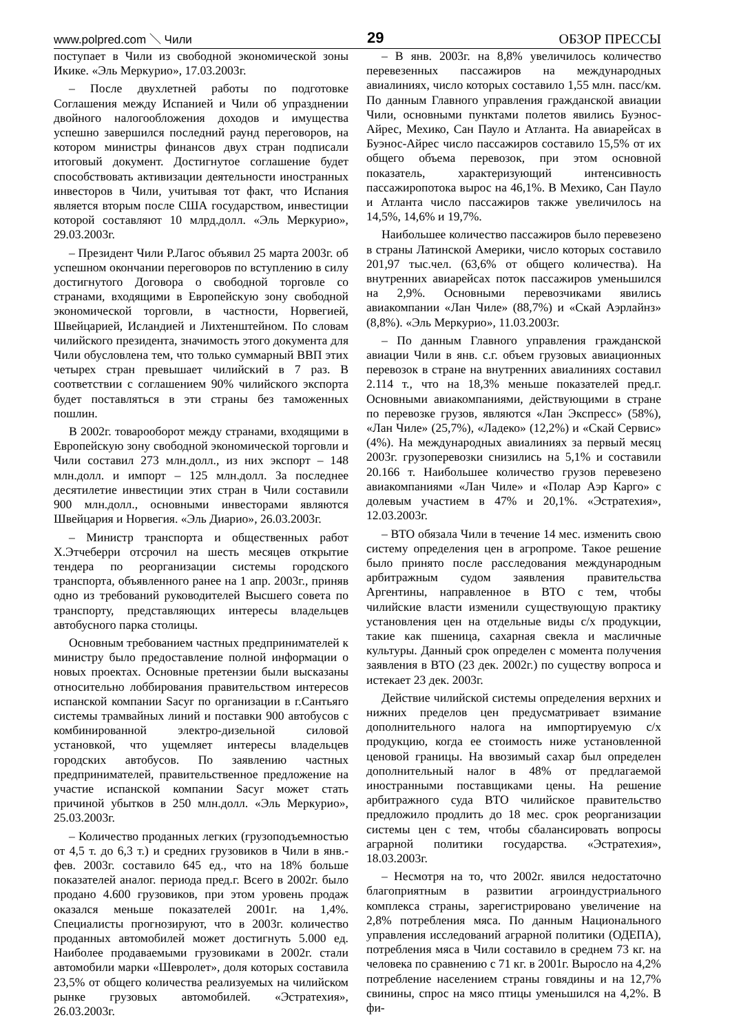www.polpred.com ＼ Чили 29 ОБЗОР ПРЕССЫ
поступает в Чили из свободной экономической зоны Икике. «Эль Меркурио», 17.03.2003г.
– После двухлетней работы по подготовке Соглашения между Испанией и Чили об упразднении двойного налогообложения доходов и имущества успешно завершился последний раунд переговоров, на котором министры финансов двух стран подписали итоговый документ. Достигнутое соглашение будет способствовать активизации деятельности иностранных инвесторов в Чили, учитывая тот факт, что Испания является вторым после США государством, инвестиции которой составляют 10 млрд.долл. «Эль Меркурио», 29.03.2003г.
– Президент Чили Р.Лагос объявил 25 марта 2003г. об успешном окончании переговоров по вступлению в силу достигнутого Договора о свободной торговле со странами, входящими в Европейскую зону свободной экономической торговли, в частности, Норвегией, Швейцарией, Исландией и Лихтенштейном. По словам чилийского президента, значимость этого документа для Чили обусловлена тем, что только суммарный ВВП этих четырех стран превышает чилийский в 7 раз. В соответствии с соглашением 90% чилийского экспорта будет поставляться в эти страны без таможенных пошлин.
В 2002г. товарооборот между странами, входящими в Европейскую зону свободной экономической торговли и Чили составил 273 млн.долл., из них экспорт – 148 млн.долл. и импорт – 125 млн.долл. За последнее десятилетие инвестиции этих стран в Чили составили 900 млн.долл., основными инвесторами являются Швейцария и Норвегия. «Эль Диарио», 26.03.2003г.
– Министр транспорта и общественных работ Х.Этчеберри отсрочил на шесть месяцев открытие тендера по реорганизации системы городского транспорта, объявленного ранее на 1 апр. 2003г., приняв одно из требований руководителей Высшего совета по транспорту, представляющих интересы владельцев автобусного парка столицы.
Основным требованием частных предпринимателей к министру было предоставление полной информации о новых проектах. Основные претензии были высказаны относительно лоббирования правительством интересов испанской компании Sacyr по организации в г.Сантьяго системы трамвайных линий и поставки 900 автобусов с комбинированной электро-дизельной силовой установкой, что ущемляет интересы владельцев городских автобусов. По заявлению частных предпринимателей, правительственное предложение на участие испанской компании Sacyr может стать причиной убытков в 250 млн.долл. «Эль Меркурио», 25.03.2003г.
– Количество проданных легких (грузоподъемностью от 4,5 т. до 6,3 т.) и средних грузовиков в Чили в янв.-фев. 2003г. составило 645 ед., что на 18% больше показателей аналог. периода пред.г. Всего в 2002г. было продано 4.600 грузовиков, при этом уровень продаж оказался меньше показателей 2001г. на 1,4%. Специалисты прогнозируют, что в 2003г. количество проданных автомобилей может достигнуть 5.000 ед. Наиболее продаваемыми грузовиками в 2002г. стали автомобили марки «Шевролет», доля которых составила 23,5% от общего количества реализуемых на чилийском рынке грузовых автомобилей. «Эстратехия», 26.03.2003г.
– В янв. 2003г. на 8,8% увеличилось количество перевезенных пассажиров на международных авиалиниях, число которых составило 1,55 млн. пасс/км. По данным Главного управления гражданской авиации Чили, основными пунктами полетов явились Буэнос-Айрес, Мехико, Сан Пауло и Атланта. На авиарейсах в Буэнос-Айрес число пассажиров составило 15,5% от их общего объема перевозок, при этом основной показатель, характеризующий интенсивность пассажиропотока вырос на 46,1%. В Мехико, Сан Пауло и Атланта число пассажиров также увеличилось на 14,5%, 14,6% и 19,7%.
Наибольшее количество пассажиров было перевезено в страны Латинской Америки, число которых составило 201,97 тыс.чел. (63,6% от общего количества). На внутренних авиарейсах поток пассажиров уменьшился на 2,9%. Основными перевозчиками явились авиакомпании «Лан Чиле» (88,7%) и «Скай Аэрлайнз» (8,8%). «Эль Меркурио», 11.03.2003г.
– По данным Главного управления гражданской авиации Чили в янв. с.г. объем грузовых авиационных перевозок в стране на внутренних авиалиниях составил 2.114 т., что на 18,3% меньше показателей пред.г. Основными авиакомпаниями, действующими в стране по перевозке грузов, являются «Лан Экспресс» (58%), «Лан Чиле» (25,7%), «Ладеко» (12,2%) и «Скай Сервис» (4%). На международных авиалиниях за первый месяц 2003г. грузоперевозки снизились на 5,1% и составили 20.166 т. Наибольшее количество грузов перевезено авиакомпаниями «Лан Чиле» и «Полар Аэр Карго» с долевым участием в 47% и 20,1%. «Эстратехия», 12.03.2003г.
– ВТО обязала Чили в течение 14 мес. изменить свою систему определения цен в агропроме. Такое решение было принято после расследования международным арбитражным судом заявления правительства Аргентины, направленное в ВТО с тем, чтобы чилийские власти изменили существующую практику установления цен на отдельные виды с/х продукции, такие как пшеница, сахарная свекла и масличные культуры. Данный срок определен с момента получения заявления в ВТО (23 дек. 2002г.) по существу вопроса и истекает 23 дек. 2003г.
Действие чилийской системы определения верхних и нижних пределов цен предусматривает взимание дополнительного налога на импортируемую с/х продукцию, когда ее стоимость ниже установленной ценовой границы. На ввозимый сахар был определен дополнительный налог в 48% от предлагаемой иностранными поставщиками цены. На решение арбитражного суда ВТО чилийское правительство предложило продлить до 18 мес. срок реорганизации системы цен с тем, чтобы сбалансировать вопросы аграрной политики государства. «Эстратехия», 18.03.2003г.
– Несмотря на то, что 2002г. явился недостаточно благоприятным в развитии агроиндустриального комплекса страны, зарегистрировано увеличение на 2,8% потребления мяса. По данным Национального управления исследований аграрной политики (ОДЕПА), потребления мяса в Чили составило в среднем 73 кг. на человека по сравнению с 71 кг. в 2001г. Выросло на 4,2% потребление населением страны говядины и на 12,7% свинины, спрос на мясо птицы уменьшился на 4,2%. В фи-